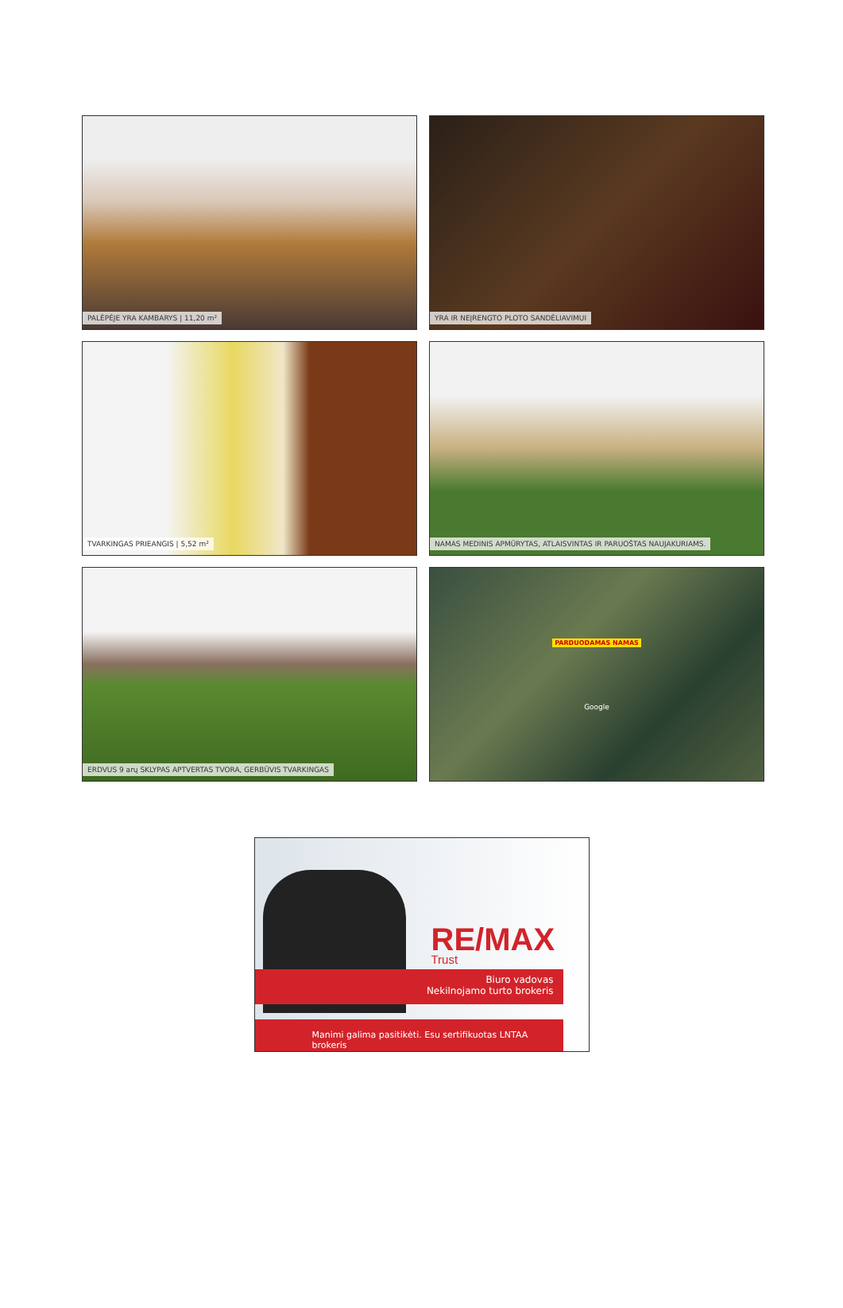PALĖPĖJE YRA KAMBARYS | 11,20 m²
YRA IR NEĮRENGTO PLOTO SANDĖLIAVIMUI
TVARKINGAS PRIEANGIS | 5,52 m²
NAMAS MEDINIS APMŪRYTAS, ATLAISVINTAS IR PARUOŠTAS NAUJAKURIAMS.
ERDVUS 9 arų SKLYPAS APTVERTAS TVORA, GERBŪVIS TVARKINGAS
PARDUODAMAS NAMAS
Google
RE/MAX
Trust
Biuro vadovas
Nekilnojamo turto brokeris
Manimi galima pasitikėti. Esu sertifikuotas LNTAA brokeris